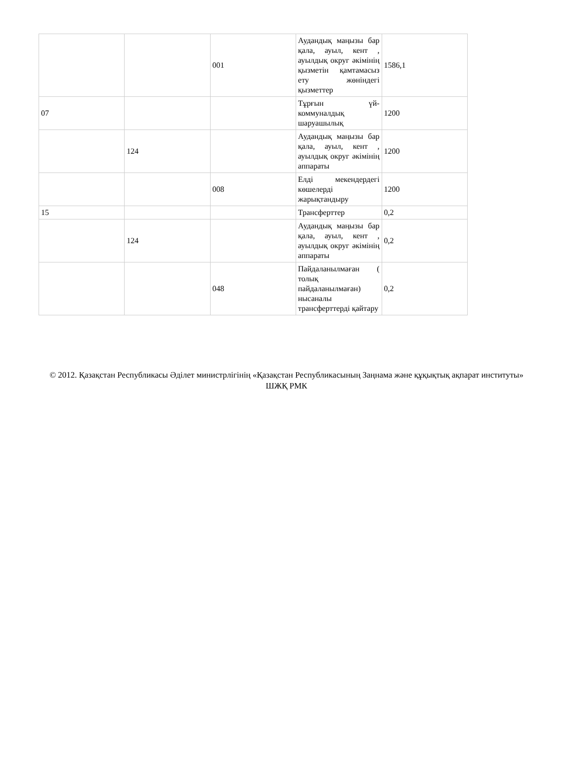| | | 001 | Аудандық маңызы бар қала, ауыл, кент , ауылдық округ әкімінің қызметін қамтамасыз ету жөніндегі қызметтер | 1586,1 |
| 07 | | | Тұрғын үй-коммуналдық шаруашылық | 1200 |
| | 124 | | Аудандық маңызы бар қала, ауыл, кент , ауылдық округ әкімінің аппараты | 1200 |
| | | 008 | Елді мекендердегі көшелерді жарықтандыру | 1200 |
| 15 | | | Трансферттер | 0,2 |
| | 124 | | Аудандық маңызы бар қала, ауыл, кент , ауылдық округ әкімінің аппараты | 0,2 |
| | | 048 | Пайдаланылмаған ( толық пайдаланылмаған) нысаналы трансферттерді қайтару | 0,2 |
© 2012. Қазақстан Республикасы Әділет министрлігінің «Қазақстан Республикасының Заңнама және құқықтық ақпарат институты» ШЖҚ РМК